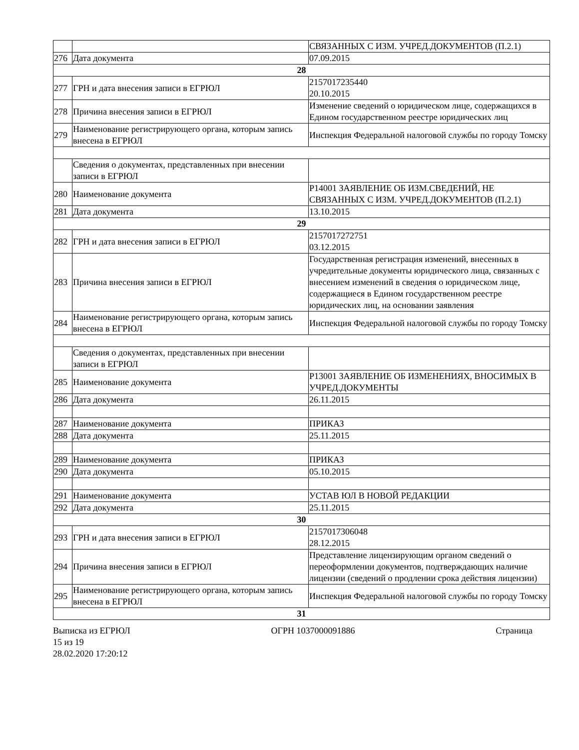| | | СВЯЗАННЫХ С ИЗМ. УЧРЕД.ДОКУМЕНТОВ (П.2.1) |
| 276 | Дата документа | 07.09.2015 |
| 28 | | |
| 277 | ГРН и дата внесения записи в ЕГРЮЛ | 2157017235440 20.10.2015 |
| 278 | Причина внесения записи в ЕГРЮЛ | Изменение сведений о юридическом лице, содержащихся в Едином государственном реестре юридических лиц |
| 279 | Наименование регистрирующего органа, которым запись внесена в ЕГРЮЛ | Инспекция Федеральной налоговой службы по городу Томску |
| | Сведения о документах, представленных при внесении записи в ЕГРЮЛ | |
| 280 | Наименование документа | Р14001 ЗАЯВЛЕНИЕ ОБ ИЗМ.СВЕДЕНИЙ, НЕ СВЯЗАННЫХ С ИЗМ. УЧРЕД.ДОКУМЕНТОВ (П.2.1) |
| 281 | Дата документа | 13.10.2015 |
| 29 | | |
| 282 | ГРН и дата внесения записи в ЕГРЮЛ | 2157017272751 03.12.2015 |
| 283 | Причина внесения записи в ЕГРЮЛ | Государственная регистрация изменений, внесенных в учредительные документы юридического лица, связанных с внесением изменений в сведения о юридическом лице, содержащиеся в Едином государственном реестре юридических лиц, на основании заявления |
| 284 | Наименование регистрирующего органа, которым запись внесена в ЕГРЮЛ | Инспекция Федеральной налоговой службы по городу Томску |
| | Сведения о документах, представленных при внесении записи в ЕГРЮЛ | |
| 285 | Наименование документа | Р13001 ЗАЯВЛЕНИЕ ОБ ИЗМЕНЕНИЯХ, ВНОСИМЫХ В УЧРЕД.ДОКУМЕНТЫ |
| 286 | Дата документа | 26.11.2015 |
| 287 | Наименование документа | ПРИКАЗ |
| 288 | Дата документа | 25.11.2015 |
| 289 | Наименование документа | ПРИКАЗ |
| 290 | Дата документа | 05.10.2015 |
| 291 | Наименование документа | УСТАВ ЮЛ В НОВОЙ РЕДАКЦИИ |
| 292 | Дата документа | 25.11.2015 |
| 30 | | |
| 293 | ГРН и дата внесения записи в ЕГРЮЛ | 2157017306048 28.12.2015 |
| 294 | Причина внесения записи в ЕГРЮЛ | Представление лицензирующим органом сведений о переоформлении документов, подтверждающих наличие лицензии (сведений о продлении срока действия лицензии) |
| 295 | Наименование регистрирующего органа, которым запись внесена в ЕГРЮЛ | Инспекция Федеральной налоговой службы по городу Томску |
| 31 | | |
Выписка из ЕГРЮЛ ОГРН 1037000091886 Страница
15 из 19
28.02.2020 17:20:12